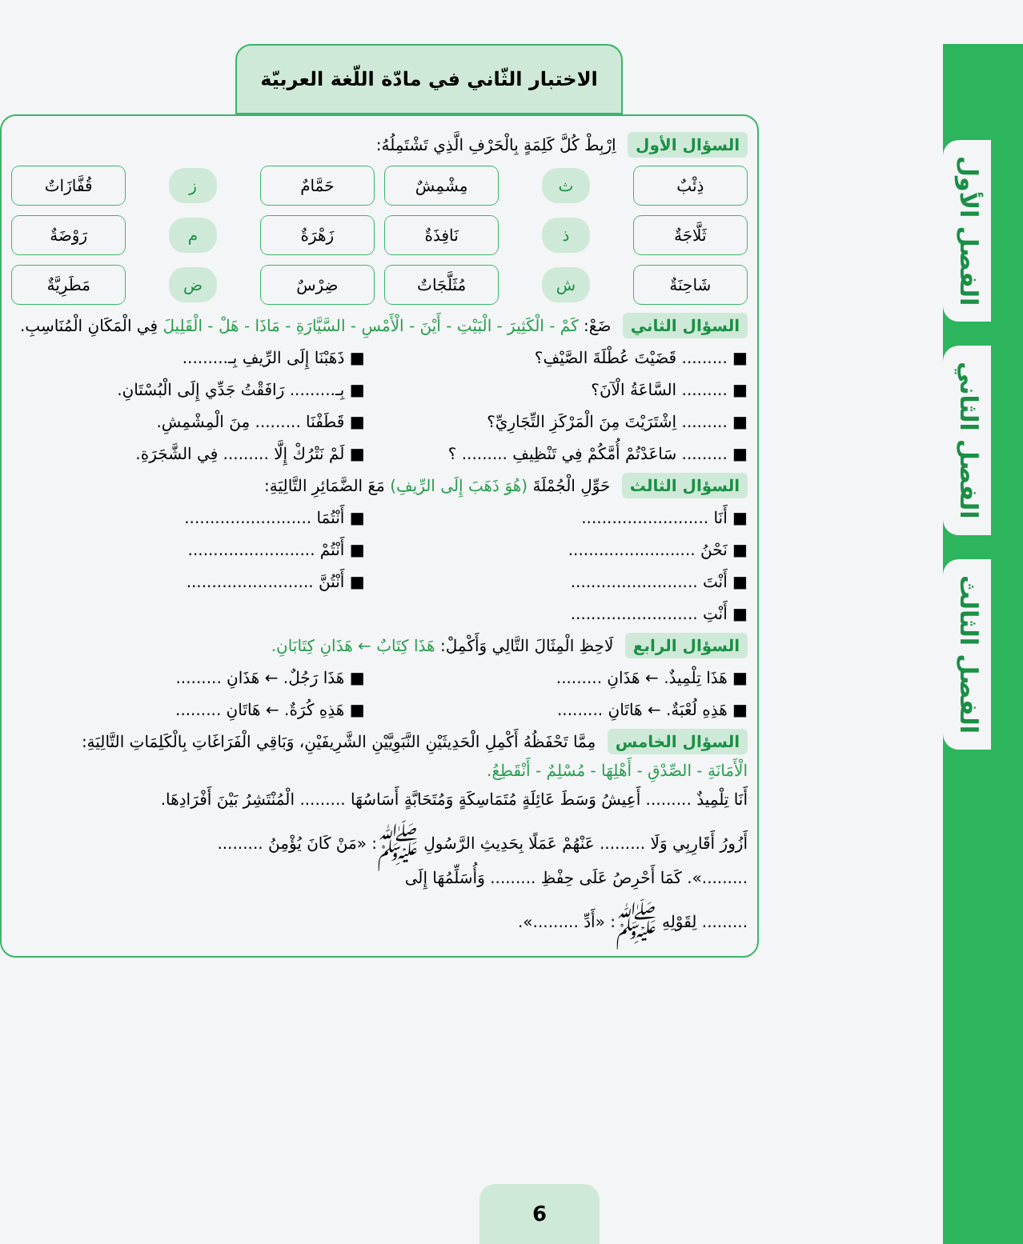الفصل الأول
الفصل الثاني
الفصل الثالث
الاختبار الثّاني في مادّة اللّغة العربيّة
السؤال الأول اِرْبِطْ كُلَّ كَلِمَةٍ بِالْحَرْفِ الَّذِي تَشْتَمِلُهُ:
ذِئْبٌ
ث
مِشْمِشٌ
حَمَّامٌ
ز
قُفَّازَاتٌ
ثَلَّاجَةٌ
ذ
نَافِذَةٌ
زَهْرَةٌ
م
رَوْضَةٌ
شَاحِنَةٌ
ش
مُثَلَّجَاتٌ
ضِرْسٌ
ض
مَطَرِيَّةٌ
السؤال الثاني ضَعْ: كَمْ - الْكَثِيرَ - الْبَيْتِ - أَيْنَ - الْأَمْسِ - السَّيَّارَةِ - مَاذَا - هَلْ - الْقَلِيلَ فِي الْمَكَانِ الْمُنَاسِبِ.
■ ......... قَضَيْتَ عُطْلَةَ الصَّيْفِ؟ ■ ذَهَبْنَا إِلَى الرِّيفِ بِـ.........
■ ......... السَّاعَةُ الْآنَ؟ ■ بِـ......... رَافَقْتُ جَدِّي إِلَى الْبُسْتَانِ.
■ ......... اِشْتَرَيْتَ مِنَ الْمَرْكَزِ التِّجَارِيِّ؟ ■ قَطَفْنَا ......... مِنَ الْمِشْمِشِ.
■ ......... سَاعَدْتُمْ أُمَّكُمْ فِي تَنْظِيفِ ......... ؟ ■ لَمْ نَتْرُكْ إِلَّا ......... فِي الشَّجَرَةِ.
السؤال الثالث حَوِّلِ الْجُمْلَةَ (هُوَ ذَهَبَ إِلَى الرِّيفِ) مَعَ الضَّمَائِرِ التَّالِيَةِ:
■ أَنَا ......................... ■ أَنْتُمَا .........................
■ نَحْنُ ......................... ■ أَنْتُمْ .........................
■ أَنْتَ ......................... ■ أَنْتُنَّ .........................
■ أَنْتِ .........................
السؤال الرابع لَاحِظِ الْمِثَالَ التَّالِي وَأَكْمِلْ: هَذَا كِتَابٌ ← هَذَانِ كِتَابَانِ.
■ هَذَا تِلْمِيذٌ. ← هَذَانِ ......... ■ هَذَا رَجُلٌ. ← هَذَانِ .........
■ هَذِهِ لُعْبَةٌ. ← هَاتَانِ ......... ■ هَذِهِ كُرَةٌ. ← هَاتَانِ .........
السؤال الخامس مِمَّا تَحْفَظُهُ أَكْمِلِ الْحَدِيثَيْنِ النَّبَوِيَّيْنِ الشَّرِيفَيْنِ، وَبَاقِي الْفَرَاغَاتِ بِالْكَلِمَاتِ التَّالِيَةِ:
الْأَمَانَةِ - الصِّدْقِ - أَهْلِهَا - مُسْلِمٌ - أَنْقَطِعُ.
أَنَا تِلْمِيذٌ ......... أَعِيشُ وَسَطَ عَائِلَةٍ مُتَمَاسِكَةٍ وَمُتَحَابَّةٍ أَسَاسُهَا ......... الْمُنْتَشِرُ بَيْنَ أَفْرَادِهَا.
أَزُورُ أَقَارِبِي وَلَا ......... عَنْهُمْ عَمَلًا بِحَدِيثِ الرَّسُولِ ﷺ: «مَنْ كَانَ يُؤْمِنُ .........
.........». كَمَا أَحْرِصُ عَلَى حِفْظِ ......... وَأُسَلِّمُهَا إِلَى
......... لِقَوْلِهِ ﷺ: «أَدِّ .........».
6